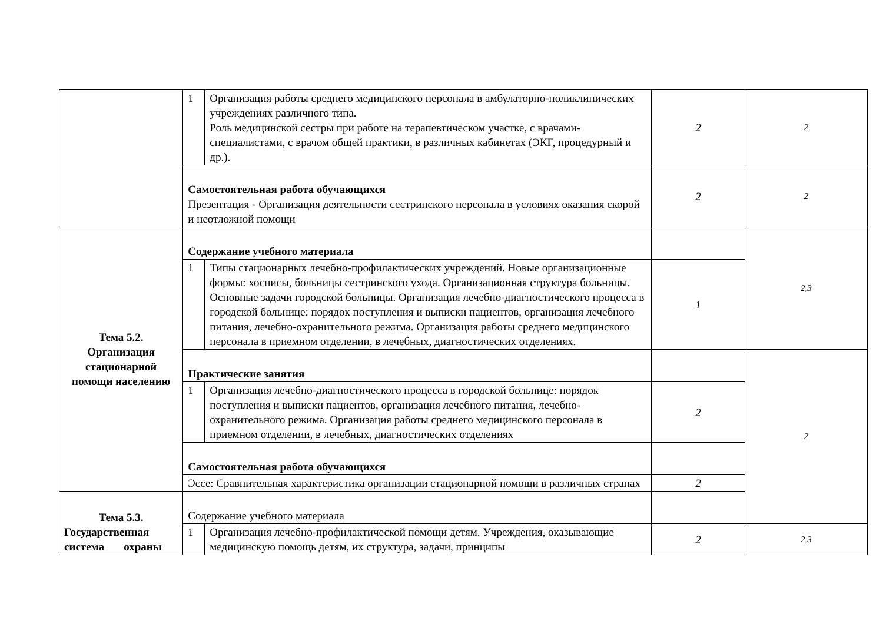| | 1 | Организация работы среднего медицинского персонала в амбулаторно-поликлинических учреждениях различного типа. Роль медицинской сестры при работе на терапевтическом участке, с врачами-специалистами, с врачом общей практики, в различных кабинетах (ЭКГ, процедурный и др.). | 2 | 2 |
| | Самостоятельная работа обучающихся Презентация - Организация деятельности сестринского персонала в условиях оказания скорой и неотложной помощи | | 2 | 2 |
| Тема 5.2. Организация стационарной помощи населению | Содержание учебного материала | | | 2,3 |
| | 1 | Типы стационарных лечебно-профилактических учреждений. Новые организационные формы: хосписы, больницы сестринского ухода. Организационная структура больницы. Основные задачи городской больницы. Организация лечебно-диагностического процесса в городской больнице: порядок поступления и выписки пациентов, организация лечебного питания, лечебно-охранительного режима. Организация работы среднего медицинского персонала в приемном отделении, в лечебных, диагностических отделениях. | 1 | |
| | Практические занятия | | | 2 |
| | 1 | Организация лечебно-диагностического процесса в городской больнице: порядок поступления и выписки пациентов, организация лечебного питания, лечебно-охранительного режима. Организация работы среднего медицинского персонала в приемном отделении, в лечебных, диагностических отделениях | 2 | |
| | Самостоятельная работа обучающихся | | | |
| | Эссе: Сравнительная характеристика организации стационарной помощи в различных странах | | 2 | |
| Тема 5.3. Государственная система охраны | Содержание учебного материала | | | |
| | 1 | Организация лечебно-профилактической помощи детям. Учреждения, оказывающие медицинскую помощь детям, их структура, задачи, принципы | 2 | 2,3 |